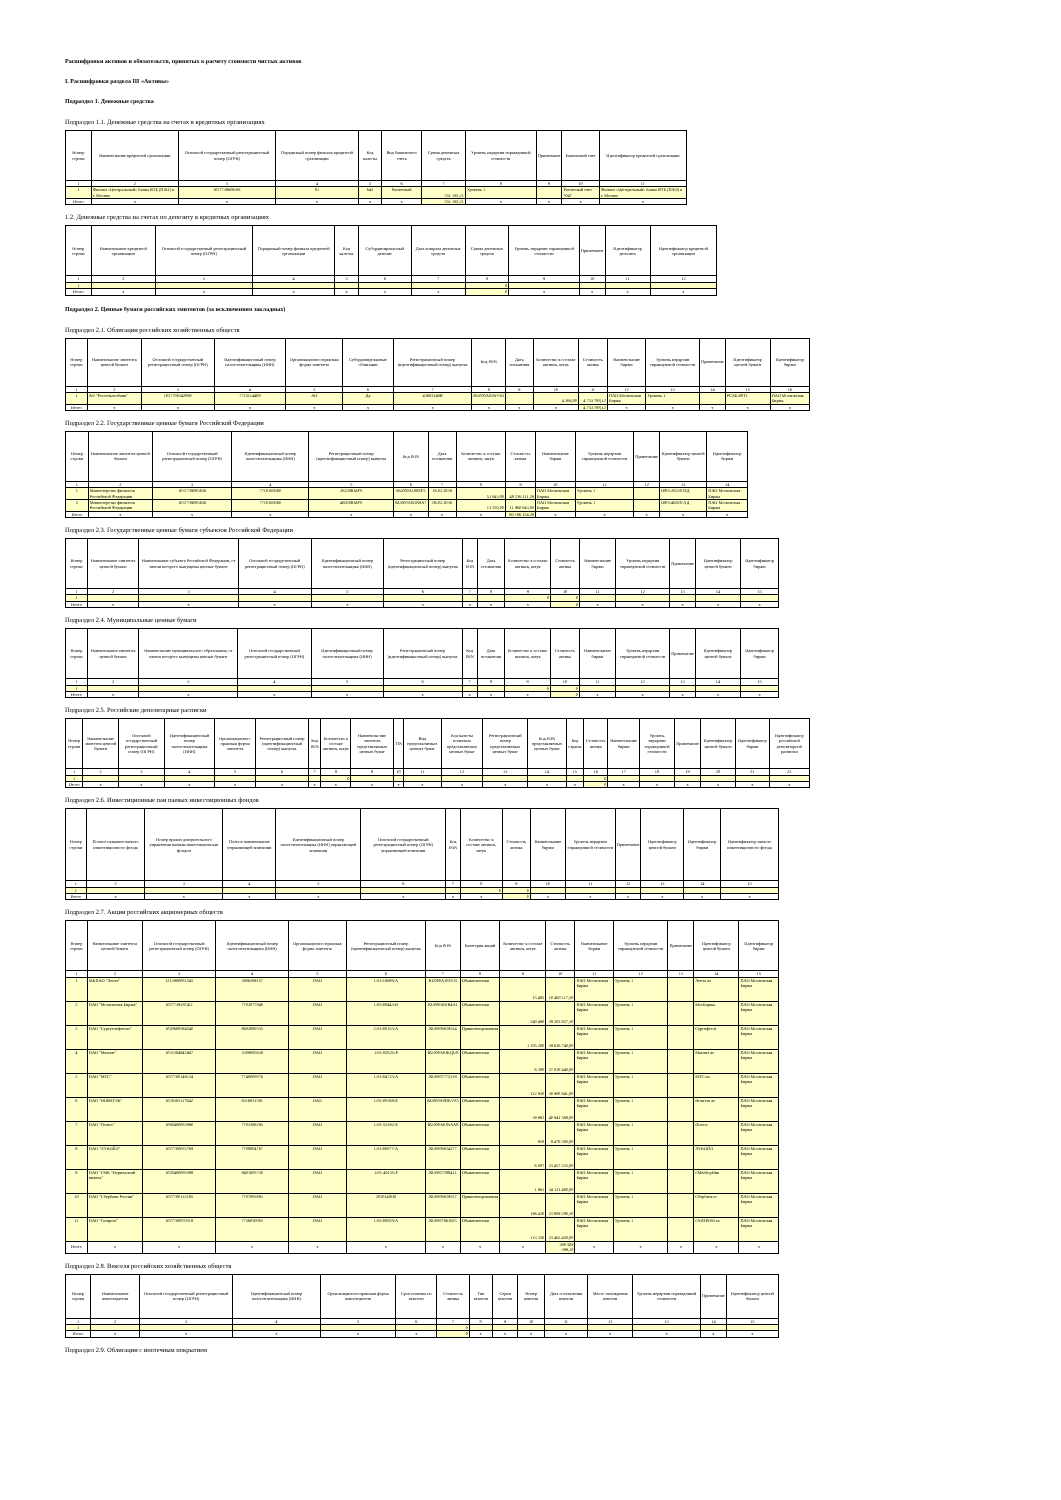Расшифровки активов и обязательств, принятых к расчету стоимости чистых активов
I. Расшифровки раздела III «Активы»
Подраздел 1. Денежные средства
Подраздел 1.1. Денежные средства на счетах в кредитных организациях
| Номер строки | Наименование кредитной организации | Основной государственный регистрационный номер (ОГРН) | Порядковый номер филиала кредитной организации | Код валюты | Вид банковского счета | Сумма денежных средств | Уровень иерархии справедливой стоимости | Примечание | Банковский счет | Идентификатор кредитной организации |
| --- | --- | --- | --- | --- | --- | --- | --- | --- | --- | --- |
| 1 | 2 | 3 | 4 | 5 | 6 | 7 | 8 | 9 | 10 | 11 |
| 1 | Филиал «Центральный» Банка ВТБ (ПАО) в г. Москве | 1027739609391 | 81 | 643 | Расчетный | 551 192,21 | Уровень 1 | | Расчетный счет *047 | Филиал «Центральный» Банка ВТБ (ПАО) в г. Москве |
| Итого | x | x | x | x | x | 551 192,21 | x | x | x | x |
1.2. Денежные средства на счетах по депозиту в кредитных организациях
| Номер строки | Наименование кредитной организации | Основной государственный регистрационный номер (ОГРН) | Порядковый номер филиала кредитной организации | Код валюты | Субординированный депозит | Дата возврата денежных средств | Сумма денежных средств | Уровень иерархии справедливой стоимости | Примечание | Идентификатор депозита | Идентификатор кредитной организации |
| --- | --- | --- | --- | --- | --- | --- | --- | --- | --- | --- | --- |
| 1 | 2 | 3 | 4 | 5 | 6 | 7 | 8 | 9 | 10 | 11 | 12 |
| 1 | | | | | | | 0 | | | | |
| Итого | x | x | x | x | x | x | 0 | x | x | x | x |
Подраздел 2. Ценные бумаги российских эмитентов (за исключением закладных)
Подраздел 2.1. Облигации российских хозяйственных обществ
| Номер строки | Наименование эмитента ценной бумаги | Основной государственный регистрационный номер (ОГРН) | Идентификационный номер налогоплательщика (ИНН) | Организационно-правовая форма эмитента | Субординированные облигации | Регистрационный номер (идентификационный номер) выпуска | Код ISIN | Дата погашения | Количество в составе активов, штук | Стоимость актива | Наименование биржи | Уровень иерархии справедливой стоимости | Примечание | Идентификатор ценной бумаги | Идентификатор биржи |
| --- | --- | --- | --- | --- | --- | --- | --- | --- | --- | --- | --- | --- | --- | --- | --- |
| 1 | 2 | 3 | 4 | 5 | 6 | 7 | 8 | 9 | 10 | 11 | 12 | 13 | 14 | 15 | 16 |
| 1 | АО "Россельхозбанк" | 1027700342890 | 7725114488 | АО | Да | 43603349B | RU000A0JWV63 | | 4 366,00 | 4 753 788,12 | ПАО Московская Биржа | Уровень 1 | | РСХБ-08Т1 | ПАО Московская Биржа |
| Итого | x | x | x | x | x | x | x | x | x | 4 753 788,12 | x | x | x | x | x |
Подраздел 2.2. Государственные ценные бумаги Российской Федерации
| Номер строки | Наименование эмитента ценной бумаги | Основной государственный регистрационный номер (ОГРН) | Идентификационный номер налогоплательщика (ИНН) | Регистрационный номер (идентификационный номер) выпуска | Код ISIN | Дата погашения | Количество в составе активов, штук | Стоимость актива | Наименование биржи | Уровень иерархии справедливой стоимости | Примечание | Идентификатор ценной бумаги | Идентификатор биржи |
| --- | --- | --- | --- | --- | --- | --- | --- | --- | --- | --- | --- | --- | --- |
| 1 | 2 | 3 | 4 | 5 | 6 | 7 | 8 | 9 | 10 | 11 | 12 | 13 | 14 |
| 1 | Министерство финансов Российской Федерации | 1037739085636 | 7710168360 | 26230RMFS | RU000A100EF5 | 16.03.2039 | 51 643,00 | 48 236 111,29 | ПАО Московская Биржа | Уровень 1 | | ОФЗ-26230-ПД | ПАО Московская Биржа |
| 2 | Министерство финансов Российской Федерации | 1037739085636 | 7710168360 | 46020RMFS | RU000A0GN9A7 | 06.02.2036 | 13 550,00 | 11 960 043,00 | ПАО Московская Биржа | Уровень 1 | | ОФЗ-46020-АД | ПАО Московская Биржа |
| Итого | x | x | x | x | x | x | x | 60 196 154,29 | x | x | x | x | x |
Подраздел 2.3. Государственные ценные бумаги субъектов Российской Федерации
| Номер строки | Наименование эмитента ценной бумаги | Наименование субъекта Российской Федерации, от имени которого выпущены ценные бумаги | Основной государственный регистрационный номер (ОГРН) | Идентификационный номер налогоплательщика (ИНН) | Регистрационный номер (идентификационный номер) выпуска | Код ISIN | Дата погашения | Количество в составе активов, штук | Стоимость актива | Наименование биржи | Уровень иерархии справедливой стоимости | Примечание | Идентификатор ценной бумаги | Идентификатор биржи |
| --- | --- | --- | --- | --- | --- | --- | --- | --- | --- | --- | --- | --- | --- | --- |
| 1 | 2 | 3 | 4 | 5 | 6 | 7 | 8 | 9 | 10 | 11 | 12 | 13 | 14 | 15 |
| 1 | | | | | | | | 0 | 0 | | | | | |
| Итого | x | x | x | x | x | x | x | x | 0 | x | x | x | x | x |
Подраздел 2.4. Муниципальные ценные бумаги
| Номер строки | Наименование эмитента ценной бумаги | Наименование муниципального образования, от имени которого выпущены ценные бумаги | Основной государственный регистрационный номер (ОГРН) | Идентификационный номер налогоплательщика (ИНН) | Регистрационный номер (идентификационный номер) выпуска | Код ISIN | Дата погашения | Количество в составе активов, штук | Стоимость актива | Наименование биржи | Уровень иерархии справедливой стоимости | Примечание | Идентификатор ценной бумаги | Идентификатор биржи |
| --- | --- | --- | --- | --- | --- | --- | --- | --- | --- | --- | --- | --- | --- | --- |
| 1 | 2 | 3 | 4 | 5 | 6 | 7 | 8 | 9 | 10 | 11 | 12 | 13 | 14 | 15 |
| 1 | | | | | | | | 0 | 0 | | | | | |
| Итого | x | x | x | x | x | x | x | x | 0 | x | x | x | x | x |
Подраздел 2.5. Российские депозитарные расписки
| Номер строки | Наименование эмитента ценной бумаги | Основной государственный регистрационный номер (ОГРН) | Идентификационный номер налогоплательщика (ИНН) | Организационно-правовая форма эмитента | Регистрационный номер (идентификационный номер) выпуска | Код ISIN | Количество в составе активов, штук | Наименова-ние эмитента представляемых ценных бумаг | TIN | Вид представляемых ценных бумаг | Код валюты номинала представляемых ценных бумаг | Регистрационный номер представляемых ценных бумаг | Код ISIN представляемых ценных бумаг | Код страны | Стоимость актива | Наименование биржи | Уровень иерархии справедливой стоимости | Примечание | Идентификатор ценной бумаги | Идентификатор биржи | Идентификатор российской депозитарной расписки |
| --- | --- | --- | --- | --- | --- | --- | --- | --- | --- | --- | --- | --- | --- | --- | --- | --- | --- | --- | --- | --- | --- |
| 1 | 2 | 3 | 4 | 5 | 6 | 7 | 8 | 9 | 10 | 11 | 12 | 13 | 14 | 15 | 16 | 17 | 18 | 19 | 20 | 21 | 22 |
| 1 | | | | | | | 0 | | | | | | | | 0 | | | | | | |
| Итого | x | x | x | x | x | x | x | x | x | x | x | x | x | x | 0 | x | x | x | x | x | x |
Подраздел 2.6. Инвестиционные паи паевых инвестиционных фондов
| Номер строки | Полное название паевого инвестиционного фонда | Номер правил доверительного управления паевым инвестиционным фондом | Полное наименование управляющей компании | Идентификационный номер налогоплательщика (ИНН) управляющей компании | Основной государственный регистрационный номер (ОГРН) управляющей компании | Код ISIN | Количество в составе активов, штук | Стоимость актива | Наименование биржи | Уровень иерархии справедливой стоимости | Примечание | Идентификатор ценной бумаги | Идентификатор биржи | Идентификатор паевого инвестиционного фонда |
| --- | --- | --- | --- | --- | --- | --- | --- | --- | --- | --- | --- | --- | --- | --- |
| 1 | 2 | 3 | 4 | 5 | 6 | 7 | 8 | 9 | 10 | 11 | 12 | 13 | 14 | 15 |
| 1 | | | | | | | 0 | 0 | | | | | | |
| Итого | x | x | x | x | x | x | x | 0 | x | x | x | x | x | x |
Подраздел 2.7. Акции российских акционерных обществ
| Номер строки | Наименование эмитента ценной бумаги | Основной государственный регистрационный номер (ОГРН) | Идентификационный номер налогоплательщика (ИНН) | Организационно-правовая форма эмитента | Регистрационный номер (идентификационный номер) выпуска | Код ISIN | Категория акций | Количество в составе активов, штук | Стоимость актива | Наименование биржи | Уровень иерархии справедливой стоимости | Примечание | Идентификатор ценной бумаги | Идентификатор биржи |
| --- | --- | --- | --- | --- | --- | --- | --- | --- | --- | --- | --- | --- | --- | --- |
| 1 | 2 | 3 | 4 | 5 | 6 | 7 | 8 | 9 | 10 | 11 | 12 | 13 | 14 | 15 |
| 1 | МКПАО "Лента" | 1213900001545 | 3906399157 | ПАО | 1-01-16686-A | RU000A102S15 | Обыкновенная | 15 485 | 10 460 117,50 | ПАО Московская Биржа | Уровень 1 | | Лента ао | ПАО Московская Биржа |
| 2 | ПАО "Московская Биржа" | 1027739387411 | 7702077840 | ПАО | 1-05-08443-H | RU000A0JR4A1 | Обыкновенная | 340 490 | 29 203 827,30 | ПАО Московская Биржа | Уровень 1 | | МосБиржа | ПАО Московская Биржа |
| 3 | ПАО "Сургутнефтегаз" | 1028600584540 | 8602060555 | ПАО | 2-01-00155-A | RU0009029524 | Привилегированная | 1 105 200 | 38 626 740,00 | ПАО Московская Биржа | Уровень 1 | | Сургнфгз-п | ПАО Московская Биржа |
| 4 | ПАО "Магнит" | 1032304945947 | 2309085638 | ПАО | 1-01-60525-P | RU000A0JKQU8 | Обыкновенная | 6 380 | 27 038 440,00 | ПАО Московская Биржа | Уровень 1 | | Магнит ао | ПАО Московская Биржа |
| 5 | ПАО "МТС" | 1027700149124 | 7740000076 | ПАО | 1-01-04715-A | RU0007775219 | Обыкновенная | 112 930 | 30 908 941,00 | ПАО Московская Биржа | Уровень 1 | | МТС-ао | ПАО Московская Биржа |
| 6 | ПАО "НОВАТЭК" | 1026303117642 | 6316031581 | ОАО | 1-02-00268-E | RU000A0DKVS5 | Обыкновенная | 39 982 | 40 941 568,00 | ПАО Московская Биржа | Уровень 1 | | Новатэк ао | ПАО Московская Биржа |
| 7 | ПАО "Полюс" | 1068400002990 | 7703389295 | ПАО | 1-01-55192-E | RU000A0JNAA8 | Обыкновенная | 958 | 8 478 300,00 | ПАО Московская Биржа | Уровень 1 | | Полюс | ПАО Московская Биржа |
| 8 | ПАО "ЛУКОЙЛ" | 1027700035769 | 7708004767 | ПАО | 1-01-00077-A | RU0009024277 | Обыкновенная | 6 007 | 23 457 335,00 | ПАО Московская Биржа | Уровень 1 | | ЛУКОЙЛ | ПАО Московская Биржа |
| 9 | ПАО "ГМК "Норильский никель" | 1028400000298 | 8401005730 | ПАО | 1-01-40155-F | RU0007288411 | Обыкновенная | 1 961 | 34 121 400,00 | ПАО Московская Биржа | Уровень 1 | | ГМКНорНик | ПАО Московская Биржа |
| 10 | ПАО "Сбербанк России" | 1027700132195 | 7707083893 | ПАО | 20301481B | RU0009029557 | Привилегированная | 196 430 | 23 809 280,30 | ПАО Московская Биржа | Уровень 1 | | Сбербанк-п | ПАО Московская Биржа |
| 11 | ПАО "Газпром" | 1027700070518 | 7736050003 | ПАО | 1-02-00028-A | RU0007661625 | Обыкновенная | 113 350 | 23 463 450,00 | ПАО Московская Биржа | Уровень 1 | | ГАЗПРОМ ао | ПАО Московская Биржа |
| Итого | x | x | x | x | x | x | x | x | 290 509 399,10 | x | x | x | x | x |
Подраздел 2.8. Векселя российских хозяйственных обществ
| Номер строки | Наименование векселедателя | Основной государственный регистрационный номер (ОГРН) | Идентификационный номер налогоплательщика (ИНН) | Организационно-правовая форма векселедателя | Срок платежа по векселю | Стоимость актива | Тип векселя | Серия векселя | Номер векселя | Дата составления векселя | Место нахождения векселя | Уровень иерархии справедливой стоимости | Примечание | Идентификатор ценной бумаги |
| --- | --- | --- | --- | --- | --- | --- | --- | --- | --- | --- | --- | --- | --- | --- |
| 1 | 2 | 3 | 4 | 5 | 6 | 7 | 8 | 9 | 10 | 11 | 12 | 13 | 14 | 15 |
| 1 | | | | | | 0 | | | | | | | | |
| Итого | x | x | x | x | x | 0 | x | x | x | x | x | x | x | x |
Подраздел 2.9. Облигации с ипотечным покрытием